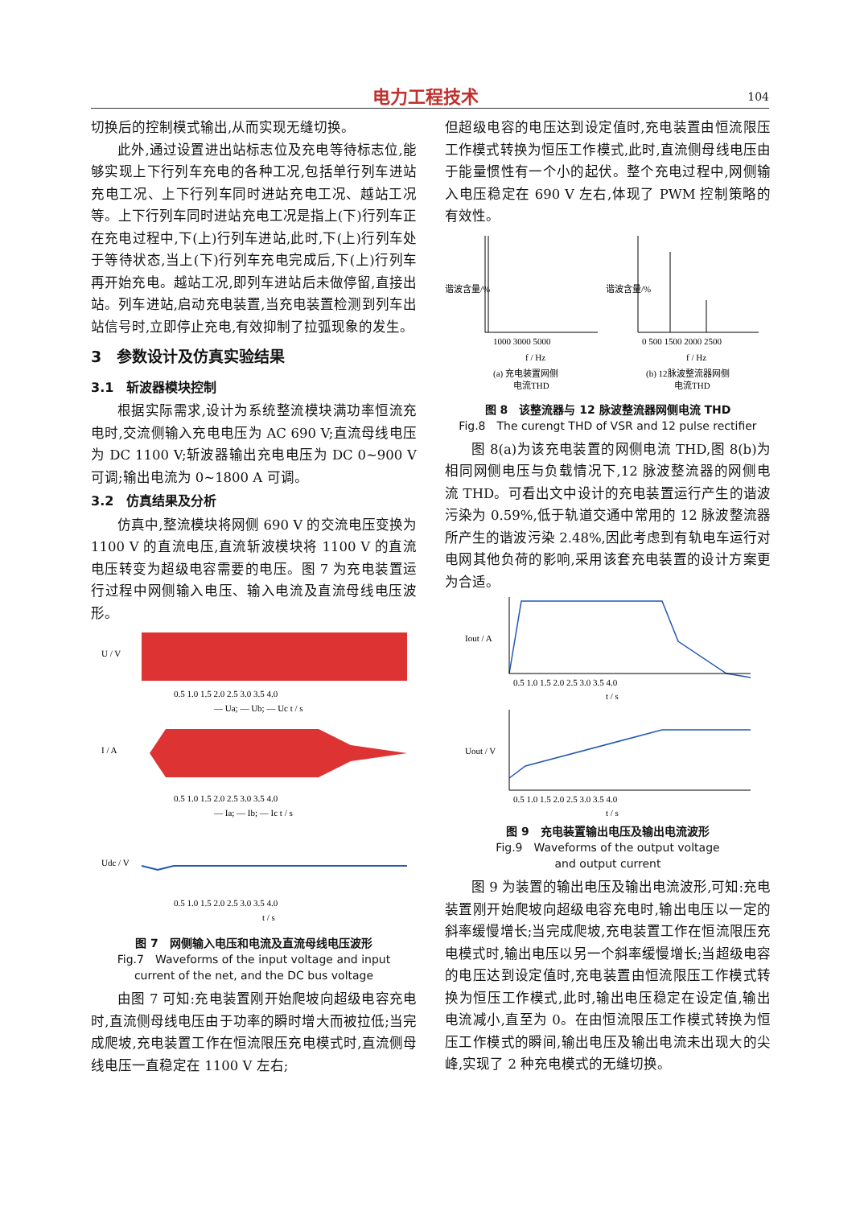电力工程技术 104
切换后的控制模式输出,从而实现无缝切换。
此外,通过设置进出站标志位及充电等待标志位,能够实现上下行列车充电的各种工况,包括单行列车进站充电工况、上下行列车同时进站充电工况、越站工况等。上下行列车同时进站充电工况是指上(下)行列车正在充电过程中,下(上)行列车进站,此时,下(上)行列车处于等待状态,当上(下)行列车充电完成后,下(上)行列车再开始充电。越站工况,即列车进站后未做停留,直接出站。列车进站,启动充电装置,当充电装置检测到列车出站信号时,立即停止充电,有效抑制了拉弧现象的发生。
3　参数设计及仿真实验结果
3.1　斩波器模块控制
根据实际需求,设计为系统整流模块满功率恒流充电时,交流侧输入充电电压为 AC 690 V;直流母线电压为 DC 1100 V;斩波器输出充电电压为 DC 0~900 V可调;输出电流为 0~1800 A 可调。
3.2　仿真结果及分析
仿真中,整流模块将网侧 690 V 的交流电压变换为 1100 V 的直流电压,直流斩波模块将 1100 V 的直流电压转变为超级电容需要的电压。图 7 为充电装置运行过程中网侧输入电压、输入电流及直流母线电压波形。
U / V
0.5 1.0 1.5 2.0 2.5 3.0 3.5 4.0
— Ua; — Ub; — Uc t / s
I / A
0.5 1.0 1.5 2.0 2.5 3.0 3.5 4.0
— Ia; — Ib; — Ic t / s
Udc / V
0.5 1.0 1.5 2.0 2.5 3.0 3.5 4.0
t / s
图 7　网侧输入电压和电流及直流母线电压波形
Fig.7　Waveforms of the input voltage and input
current of the net, and the DC bus voltage
由图 7 可知:充电装置刚开始爬坡向超级电容充电时,直流侧母线电压由于功率的瞬时增大而被拉低;当完成爬坡,充电装置工作在恒流限压充电模式时,直流侧母线电压一直稳定在 1100 V 左右;
但超级电容的电压达到设定值时,充电装置由恒流限压工作模式转换为恒压工作模式,此时,直流侧母线电压由于能量惯性有一个小的起伏。整个充电过程中,网侧输入电压稳定在 690 V 左右,体现了 PWM 控制策略的有效性。
谐波含量/%
1000 3000 5000
f / Hz
(a) 充电装置网侧
电流THD
谐波含量/%
0 500 1500 2000 2500
f / Hz
(b) 12脉波整流器网侧
电流THD
图 8　该整流器与 12 脉波整流器网侧电流 THD
Fig.8　The curengt THD of VSR and 12 pulse rectifier
图 8(a)为该充电装置的网侧电流 THD,图 8(b)为相同网侧电压与负载情况下,12 脉波整流器的网侧电流 THD。可看出文中设计的充电装置运行产生的谐波污染为 0.59%,低于轨道交通中常用的 12 脉波整流器所产生的谐波污染 2.48%,因此考虑到有轨电车运行对电网其他负荷的影响,采用该套充电装置的设计方案更为合适。
Iout / A
0.5 1.0 1.5 2.0 2.5 3.0 3.5 4.0
t / s
Uout / V
0.5 1.0 1.5 2.0 2.5 3.0 3.5 4.0
t / s
图 9　充电装置输出电压及输出电流波形
Fig.9　Waveforms of the output voltage
and output current
图 9 为装置的输出电压及输出电流波形,可知:充电装置刚开始爬坡向超级电容充电时,输出电压以一定的斜率缓慢增长;当完成爬坡,充电装置工作在恒流限压充电模式时,输出电压以另一个斜率缓慢增长;当超级电容的电压达到设定值时,充电装置由恒流限压工作模式转换为恒压工作模式,此时,输出电压稳定在设定值,输出电流减小,直至为 0。在由恒流限压工作模式转换为恒压工作模式的瞬间,输出电压及输出电流未出现大的尖峰,实现了 2 种充电模式的无缝切换。